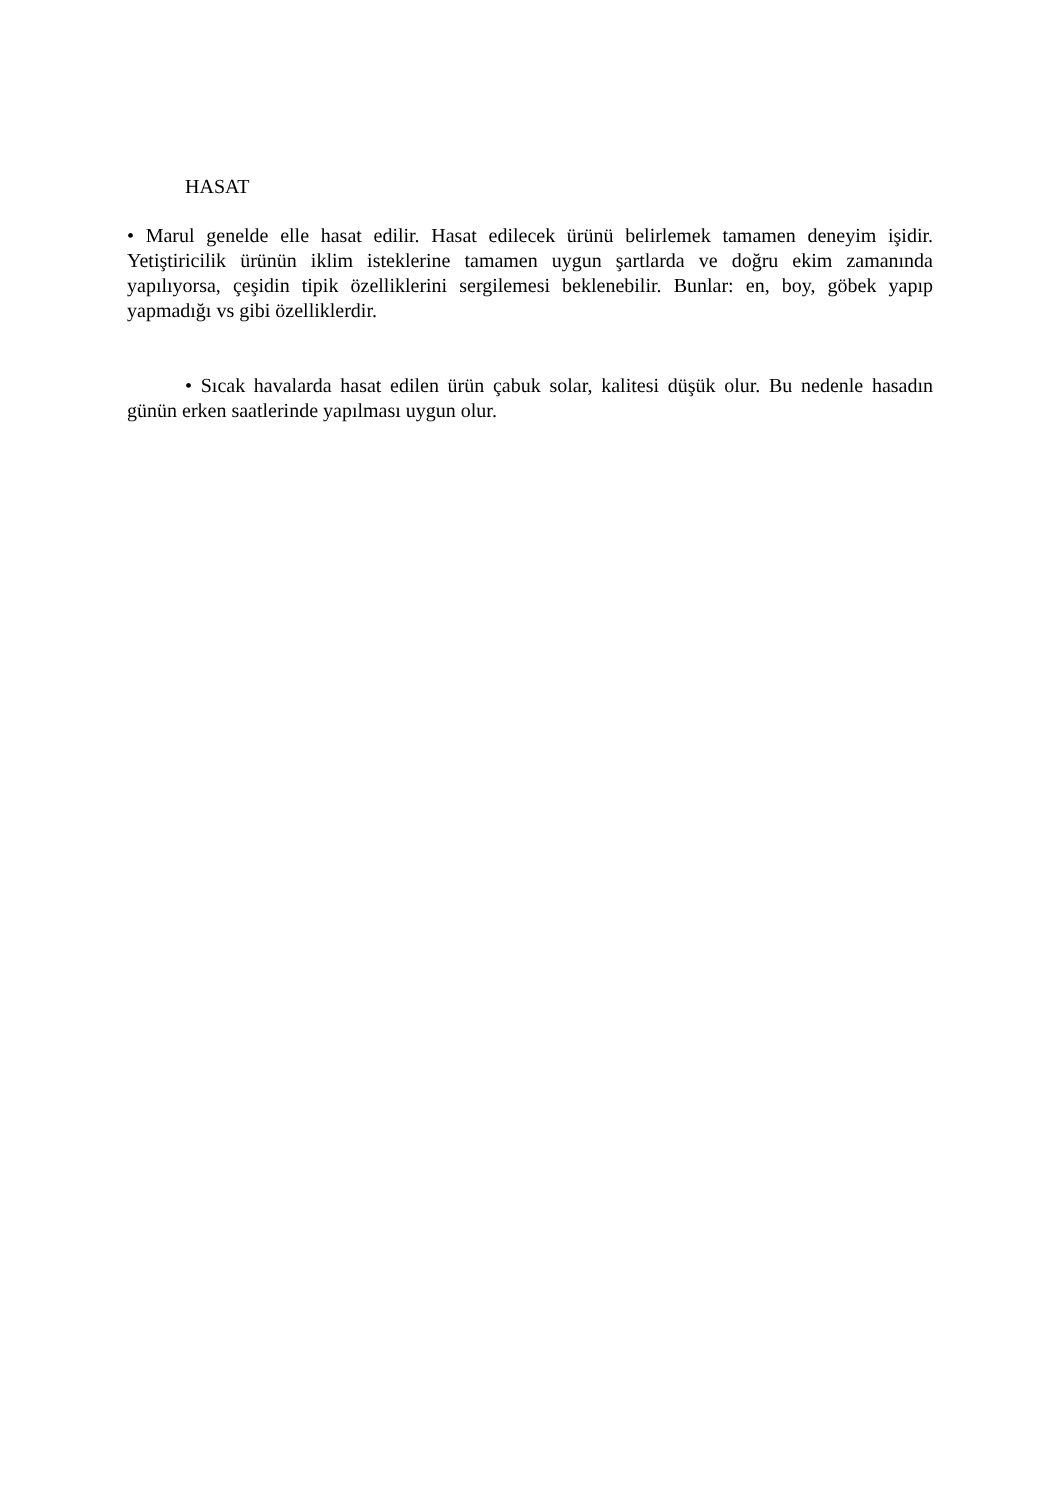HASAT
• Marul genelde elle hasat edilir. Hasat edilecek ürünü belirlemek tamamen deneyim işidir. Yetiştiricilik ürünün iklim isteklerine tamamen uygun şartlarda ve doğru ekim zamanında yapılıyorsa, çeşidin tipik özelliklerini sergilemesi beklenebilir. Bunlar: en, boy, göbek yapıp yapmadığı vs gibi özelliklerdir.
• Sıcak havalarda hasat edilen ürün çabuk solar, kalitesi düşük olur. Bu nedenle hasadın günün erken saatlerinde yapılması uygun olur.